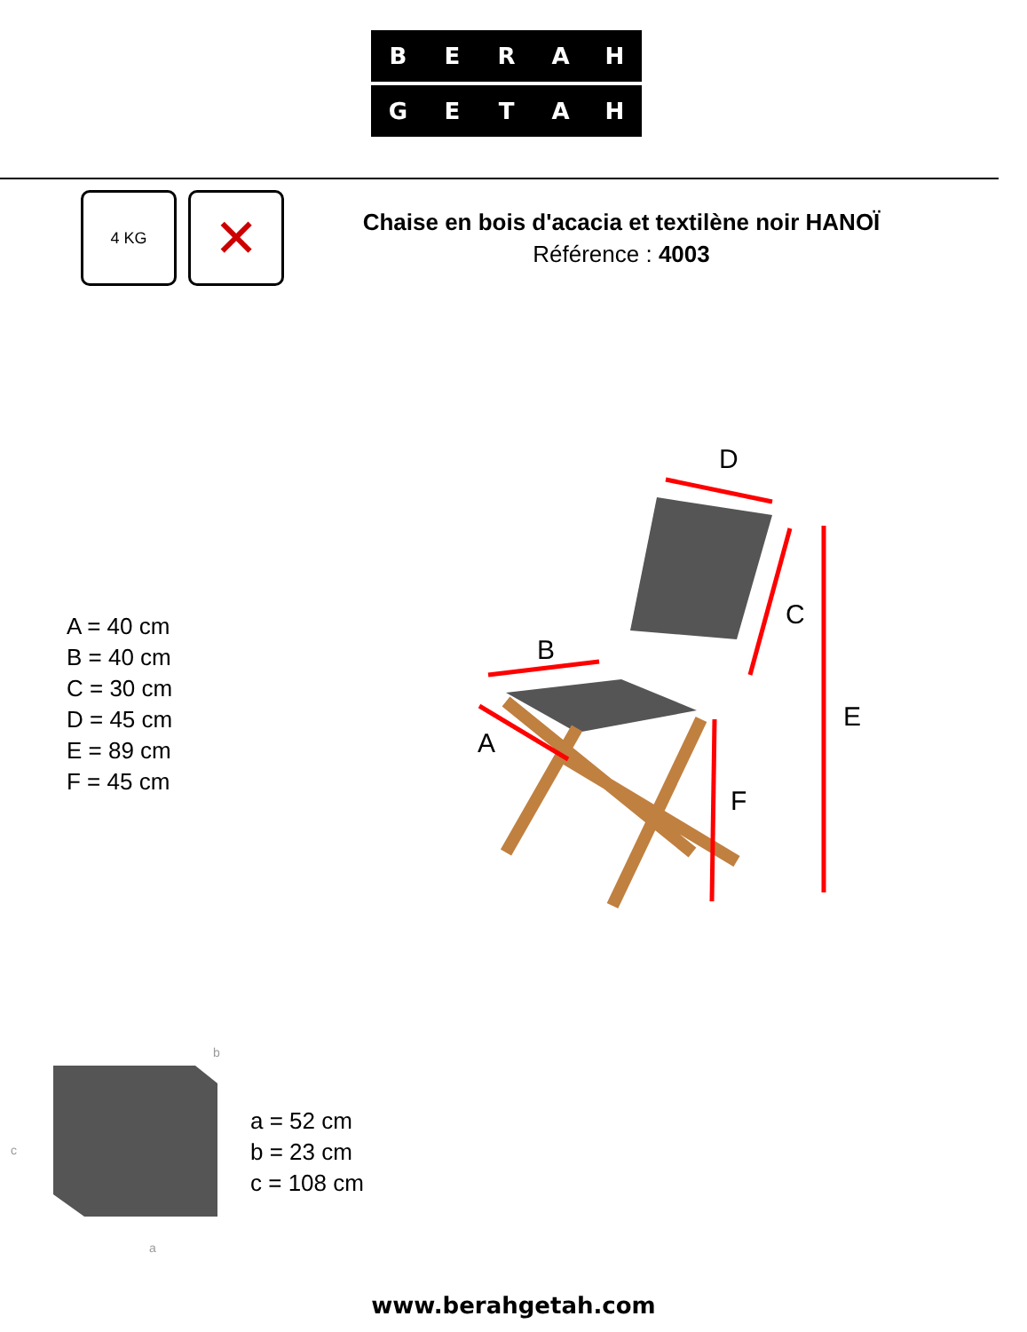B E R A H
G E T A H
4 KG ✕
Chaise en bois d'acacia et textilène noir HANOÏ
Référence : 4003
D
B
A
C
E
F
A = 40 cm
B = 40 cm
C = 30 cm
D = 45 cm
E = 89 cm
F = 45 cm
b
c
a
a = 52 cm
b = 23 cm
c = 108 cm
www.berahgetah.com